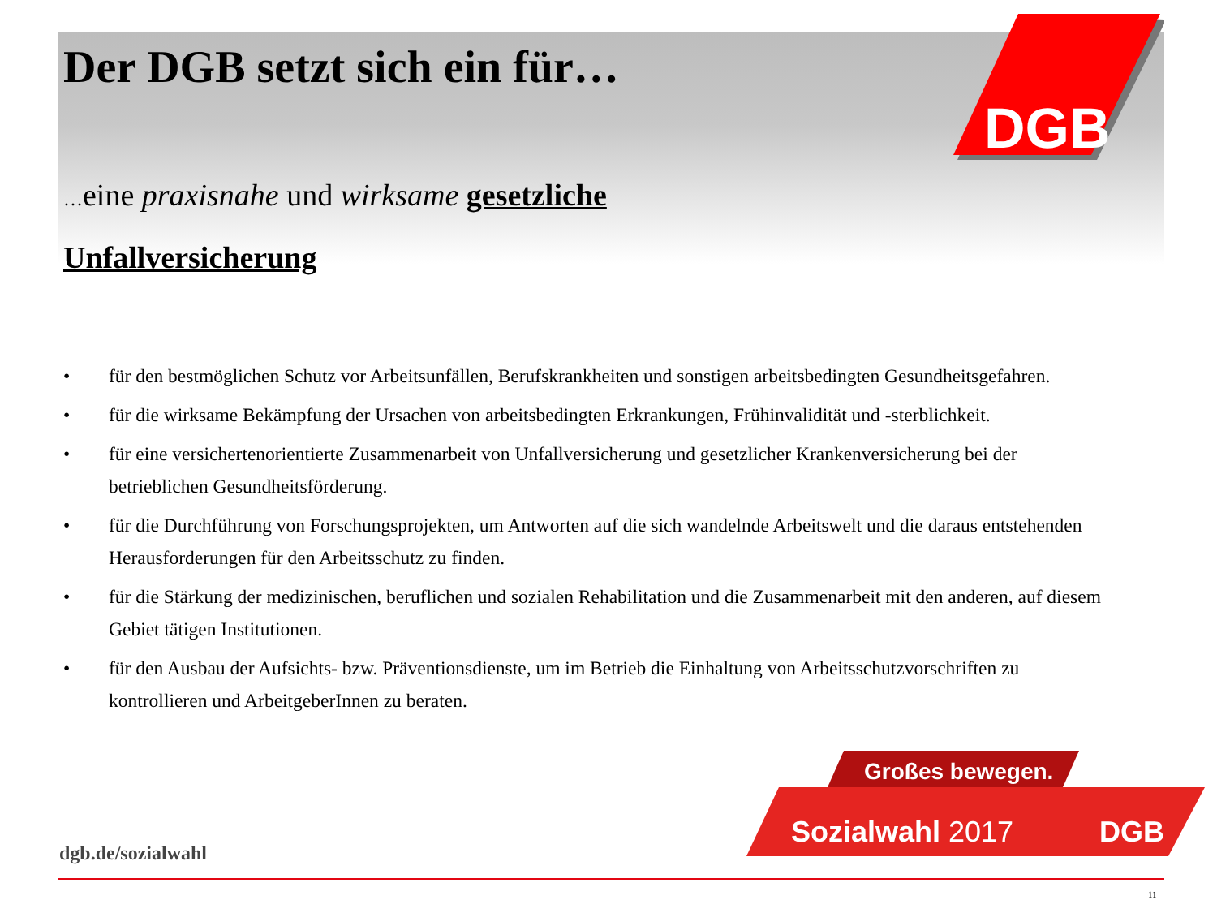DGB
Der DGB setzt sich ein für…
…eine praxisnahe und wirksame gesetzliche Unfallversicherung
• für den bestmöglichen Schutz vor Arbeitsunfällen, Berufskrankheiten und sonstigen arbeitsbedingten Gesundheitsgefahren.
• für die wirksame Bekämpfung der Ursachen von arbeitsbedingten Erkrankungen, Frühinvalidität und -sterblichkeit.
• für eine versichertenorientierte Zusammenarbeit von Unfallversicherung und gesetzlicher Krankenversicherung bei der betrieblichen Gesundheitsförderung.
• für die Durchführung von Forschungsprojekten, um Antworten auf die sich wandelnde Arbeitswelt und die daraus entstehenden Herausforderungen für den Arbeitsschutz zu finden.
• für die Stärkung der medizinischen, beruflichen und sozialen Rehabilitation und die Zusammenarbeit mit den anderen, auf diesem Gebiet tätigen Institutionen.
• für den Ausbau der Aufsichts- bzw. Präventionsdienste, um im Betrieb die Einhaltung von Arbeitsschutzvorschriften zu kontrollieren und ArbeitgeberInnen zu beraten.
Großes bewegen.
Sozialwahl 2017
DGB
dgb.de/sozialwahl
11